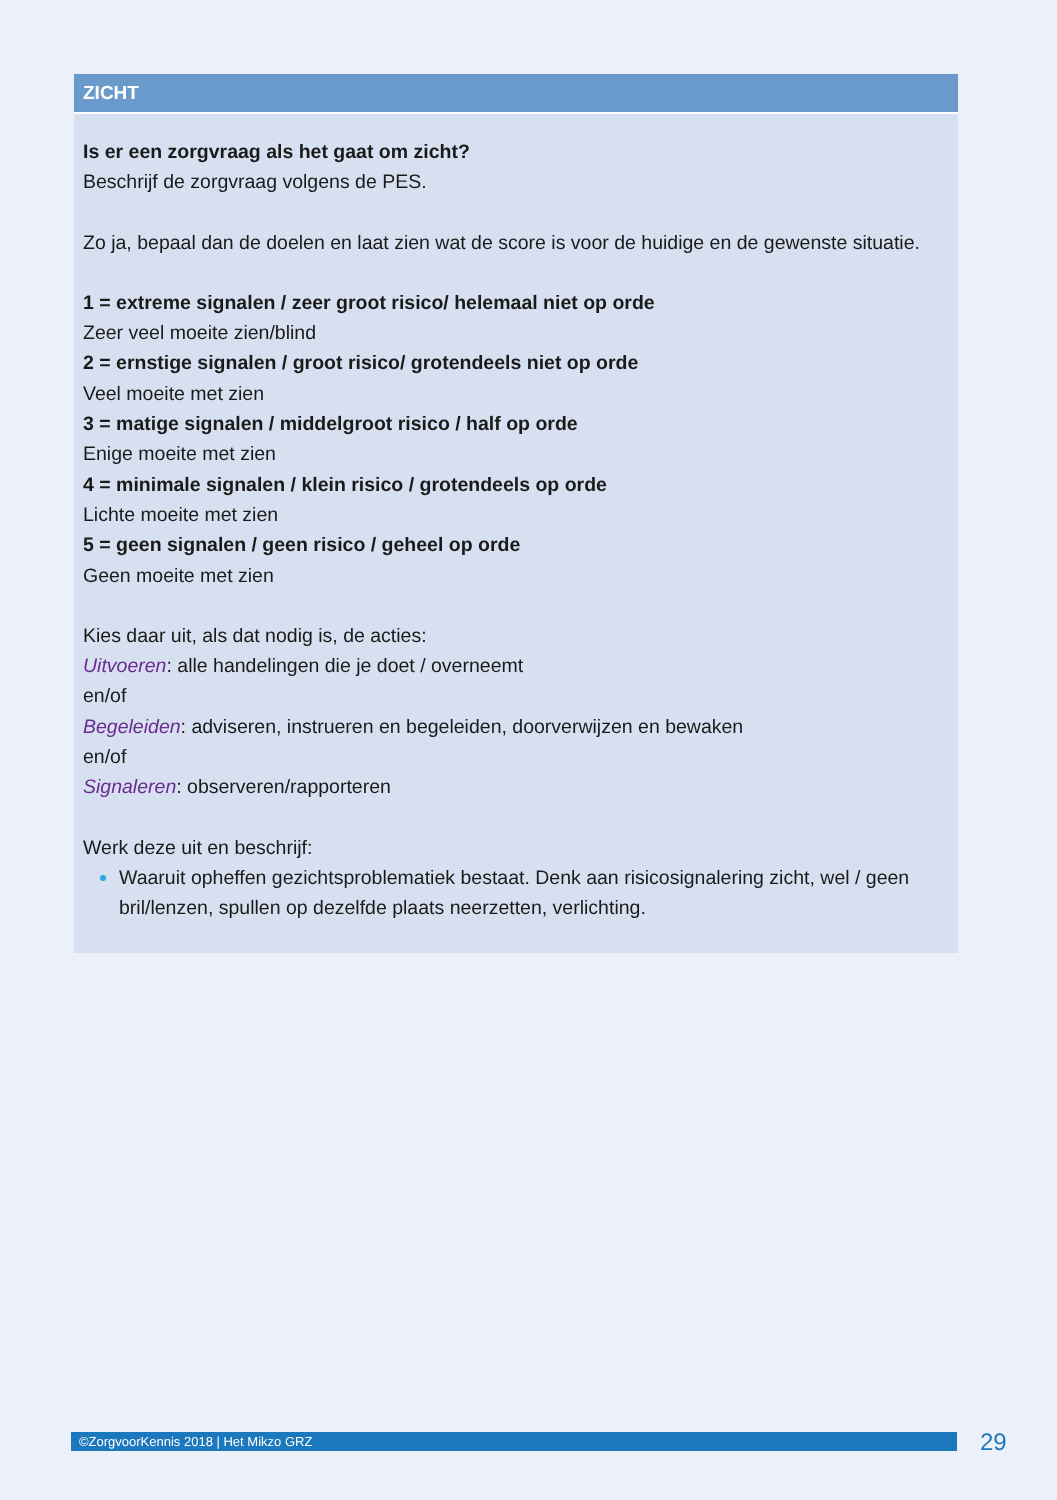| ZICHT |
| --- |
| Is er een zorgvraag als het gaat om zicht? Beschrijf de zorgvraag volgens de PES. Zo ja, bepaal dan de doelen en laat zien wat de score is voor de huidige en de gewenste situatie. 1 = extreme signalen / zeer groot risico/ helemaal niet op orde Zeer veel moeite zien/blind 2 = ernstige signalen / groot risico/ grotendeels niet op orde Veel moeite met zien 3 = matige signalen / middelgroot risico / half op orde Enige moeite met zien 4 = minimale signalen / klein risico / grotendeels op orde Lichte moeite met zien 5 = geen signalen / geen risico / geheel op orde Geen moeite met zien Kies daar uit, als dat nodig is, de acties: Uitvoeren : alle handelingen die je doet / overneemt en/of Begeleiden : adviseren, instrueren en begeleiden, doorverwijzen en bewaken en/of Signaleren : observeren/rapporteren Werk deze uit en beschrijf: Waaruit opheffen gezichtsproblematiek bestaat. Denk aan risicosignalering zicht, wel / geen bril/lenzen, spullen op dezelfde plaats neerzetten, verlichting. |
©ZorgvoorKennis 2018 | Het Mikzo GRZ 29